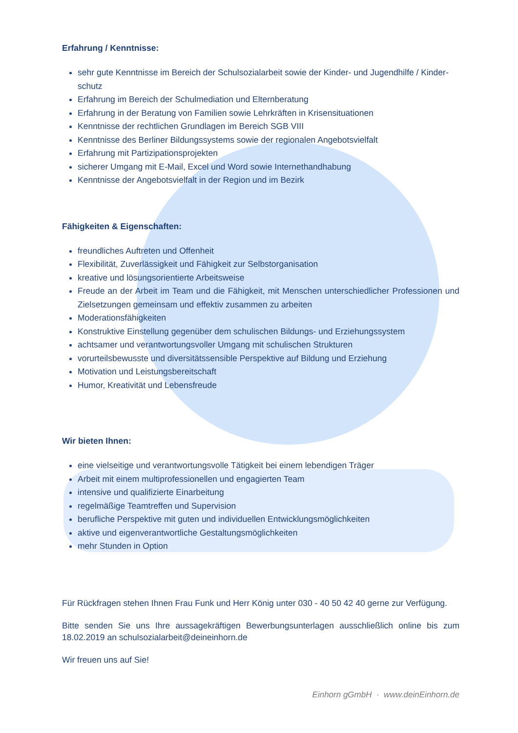Erfahrung / Kenntnisse:
sehr gute Kenntnisse im Bereich der Schulsozialarbeit sowie der Kinder- und Jugendhilfe / Kinder-schutz
Erfahrung im Bereich der Schulmediation und Elternberatung
Erfahrung in der Beratung von Familien sowie Lehrkräften in Krisensituationen
Kenntnisse der rechtlichen Grundlagen im Bereich SGB VIII
Kenntnisse des Berliner Bildungssystems sowie der regionalen Angebotsvielfalt
Erfahrung mit Partizipationsprojekten
sicherer Umgang mit E-Mail, Excel und Word sowie Internethandhabung
Kenntnisse der Angebotsvielfalt in der Region und im Bezirk
Fähigkeiten & Eigenschaften:
freundliches Auftreten und Offenheit
Flexibilität, Zuverlässigkeit und Fähigkeit zur Selbstorganisation
kreative und lösungsorientierte Arbeitsweise
Freude an der Arbeit im Team und die Fähigkeit, mit Menschen unterschiedlicher Professionen und Zielsetzungen gemeinsam und effektiv zusammen zu arbeiten
Moderationsfähigkeiten
Konstruktive Einstellung gegenüber dem schulischen Bildungs- und Erziehungssystem
achtsamer und verantwortungsvoller Umgang mit schulischen Strukturen
vorurteilsbewusste und diversitätssensible Perspektive auf Bildung und Erziehung
Motivation und Leistungsbereitschaft
Humor, Kreativität und Lebensfreude
Wir bieten Ihnen:
eine vielseitige und verantwortungsvolle Tätigkeit bei einem lebendigen Träger
Arbeit mit einem multiprofessionellen und engagierten Team
intensive und qualifizierte Einarbeitung
regelmäßige Teamtreffen und Supervision
berufliche Perspektive mit guten und individuellen Entwicklungsmöglichkeiten
aktive und eigenverantwortliche Gestaltungsmöglichkeiten
mehr Stunden in Option
Für Rückfragen stehen Ihnen Frau Funk und Herr König unter 030 - 40 50 42 40 gerne zur Verfügung.
Bitte senden Sie uns Ihre aussagekräftigen Bewerbungsunterlagen ausschließlich online bis zum 18.02.2019 an schulsozialarbeit@deineinhorn.de
Wir freuen uns auf Sie!
Einhorn gGmbH · www.deinEinhorn.de